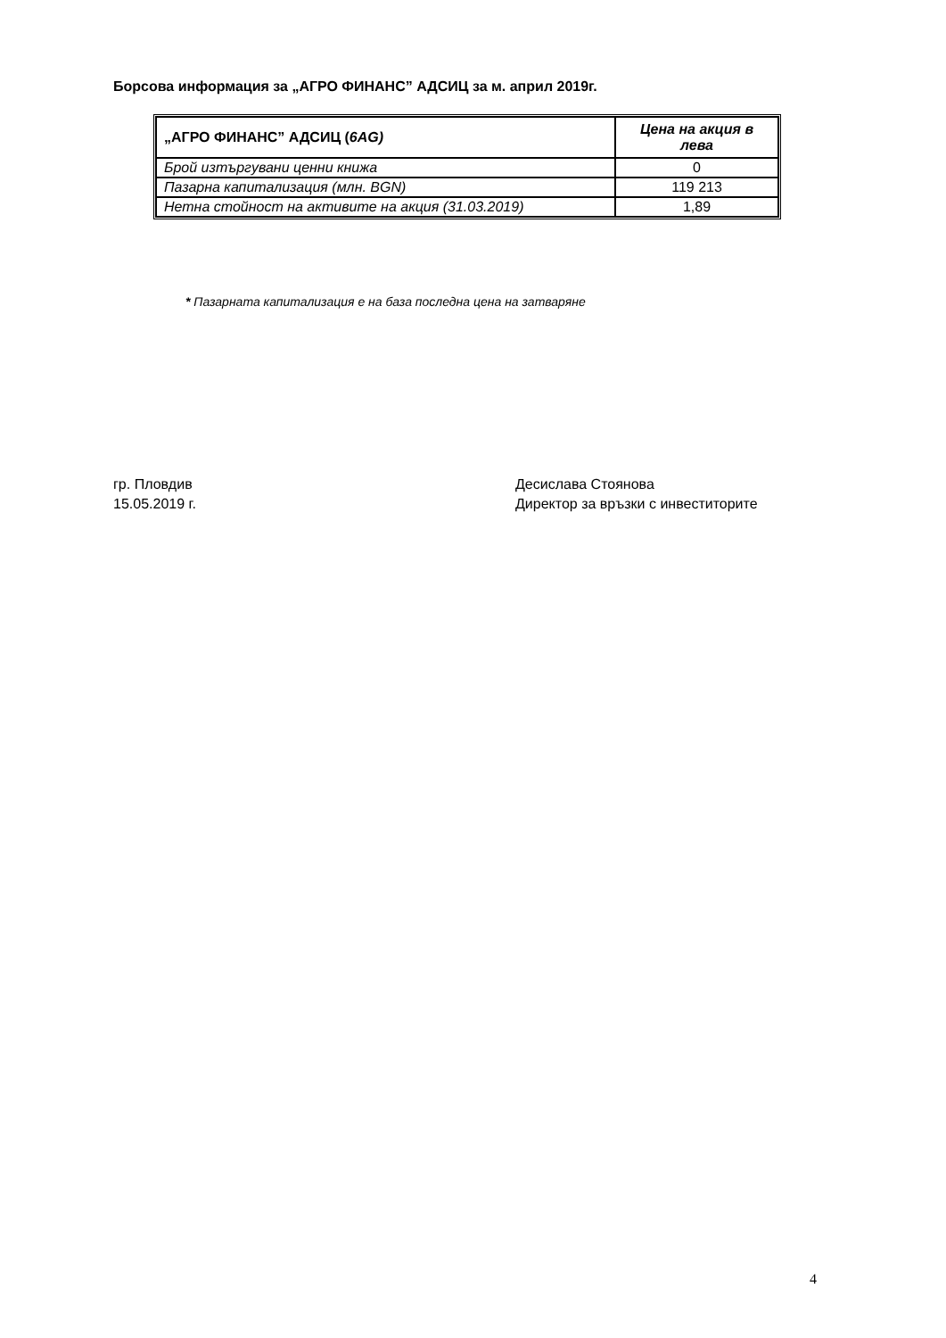Борсова информация за „АГРО ФИНАНС” АДСИЦ за м. април 2019г.
| „АГРО ФИНАНС” АДСИЦ ( 6AG) | Цена на акция в лева |
| --- | --- |
| Брой изтъргувани ценни книжа | 0 |
| Пазарна капитализация (млн. BGN) | 119 213 |
| Нетна стойност на активите на акция (31.03.2019) | 1,89 |
* Пазарната капитализация е на база последна цена на затваряне
гр. Пловдив
15.05.2019 г.
Десислава Стоянова
Директор за връзки с инвеститорите
4